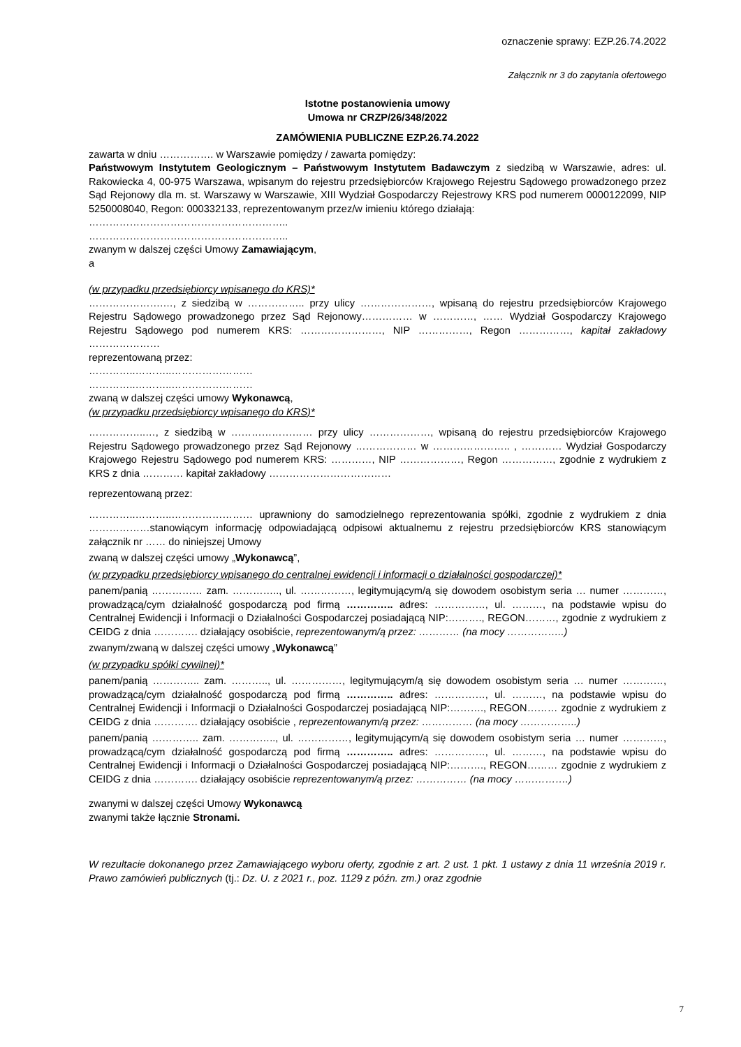oznaczenie sprawy: EZP.26.74.2022
Załącznik nr 3 do zapytania ofertowego
Istotne postanowienia umowy
Umowa nr CRZP/26/348/2022
ZAMÓWIENIA PUBLICZNE EZP.26.74.2022
zawarta w dniu ……………. w Warszawie pomiędzy / zawarta pomiędzy:
Państwowym Instytutem Geologicznym – Państwowym Instytutem Badawczym z siedzibą w Warszawie, adres: ul. Rakowiecka 4, 00-975 Warszawa, wpisanym do rejestru przedsiębiorców Krajowego Rejestru Sądowego prowadzonego przez Sąd Rejonowy dla m. st. Warszawy w Warszawie, XIII Wydział Gospodarczy Rejestrowy KRS pod numerem 0000122099, NIP 5250008040, Regon: 000332133, reprezentowanym przez/w imieniu którego działają:
…………………………………………………..
…………………………………………………..
zwanym w dalszej części Umowy Zamawiającym,
a
(w przypadku przedsiębiorcy wpisanego do KRS)*
………………….…, z siedzibą w …………….. przy ulicy …………………, wpisaną do rejestru przedsiębiorców Krajowego Rejestru Sądowego prowadzonego przez Sąd Rejonowy…………… w …………, …… Wydział Gospodarczy Krajowego Rejestru Sądowego pod numerem KRS: ……………………, NIP ……………, Regon ……………, kapitał zakładowy …………………
reprezentowaną przez:
…………..………..……………………
…………..………..……………………
zwaną w dalszej części umowy Wykonawcą,
(w przypadku przedsiębiorcy wpisanego do KRS)*
……………..…, z siedzibą w …………………… przy ulicy ………………, wpisaną do rejestru przedsiębiorców Krajowego Rejestru Sądowego prowadzonego przez Sąd Rejonowy ……………… w ………………….. , ………… Wydział Gospodarczy Krajowego Rejestru Sądowego pod numerem KRS: …………, NIP ………………, Regon ……………, zgodnie z wydrukiem z KRS z dnia ………… kapitał zakładowy ………………………………
reprezentowaną przez:
…………..………..…………………… uprawniony do samodzielnego reprezentowania spółki, zgodnie z wydrukiem z dnia ………………stanowiącym informację odpowiadającą odpisowi aktualnemu z rejestru przedsiębiorców KRS stanowiącym załącznik nr …… do niniejszej Umowy
zwaną w dalszej części umowy „Wykonawcą”,
(w przypadku przedsiębiorcy wpisanego do centralnej ewidencji i informacji o działalności gospodarczej)*
panem/panią …………… zam. ………….., ul. ……………, legitymującym/ą się dowodem osobistym seria … numer …………, prowadzącą/cym działalność gospodarczą pod firmą ………….. adres: ……………, ul. ………, na podstawie wpisu do Centralnej Ewidencji i Informacji o Działalności Gospodarczej posiadającą NIP:………., REGON………, zgodnie z wydrukiem z CEIDG z dnia …………. działający osobiście, reprezentowanym/ą przez: ………… (na mocy ……………..)
zwanym/zwaną w dalszej części umowy „Wykonawcą”
(w przypadku spółki cywilnej)*
panem/panią ………….. zam. ……….., ul. ……………, legitymującym/ą się dowodem osobistym seria … numer …………, prowadzącą/cym działalność gospodarczą pod firmą ………….. adres: ……………, ul. ………, na podstawie wpisu do Centralnej Ewidencji i Informacji o Działalności Gospodarczej posiadającą NIP:………., REGON……… zgodnie z wydrukiem z CEIDG z dnia …………. działający osobiście , reprezentowanym/ą przez: …………… (na mocy ……………..)
panem/panią ………….. zam. ………….., ul. ……………, legitymującym/ą się dowodem osobistym seria … numer …………, prowadzącą/cym działalność gospodarczą pod firmą ………….. adres: ……………, ul. ………, na podstawie wpisu do Centralnej Ewidencji i Informacji o Działalności Gospodarczej posiadającą NIP:………., REGON……… zgodnie z wydrukiem z CEIDG z dnia …………. działający osobiście reprezentowanym/ą przez: …………… (na mocy …………….)
zwanymi w dalszej części Umowy Wykonawcą
zwanymi także łącznie Stronami.
W rezultacie dokonanego przez Zamawiającego wyboru oferty, zgodnie z art. 2 ust. 1 pkt. 1 ustawy z dnia 11 września 2019 r. Prawo zamówień publicznych (tj.: Dz. U. z 2021 r., poz. 1129 z późn. zm.) oraz zgodnie
7